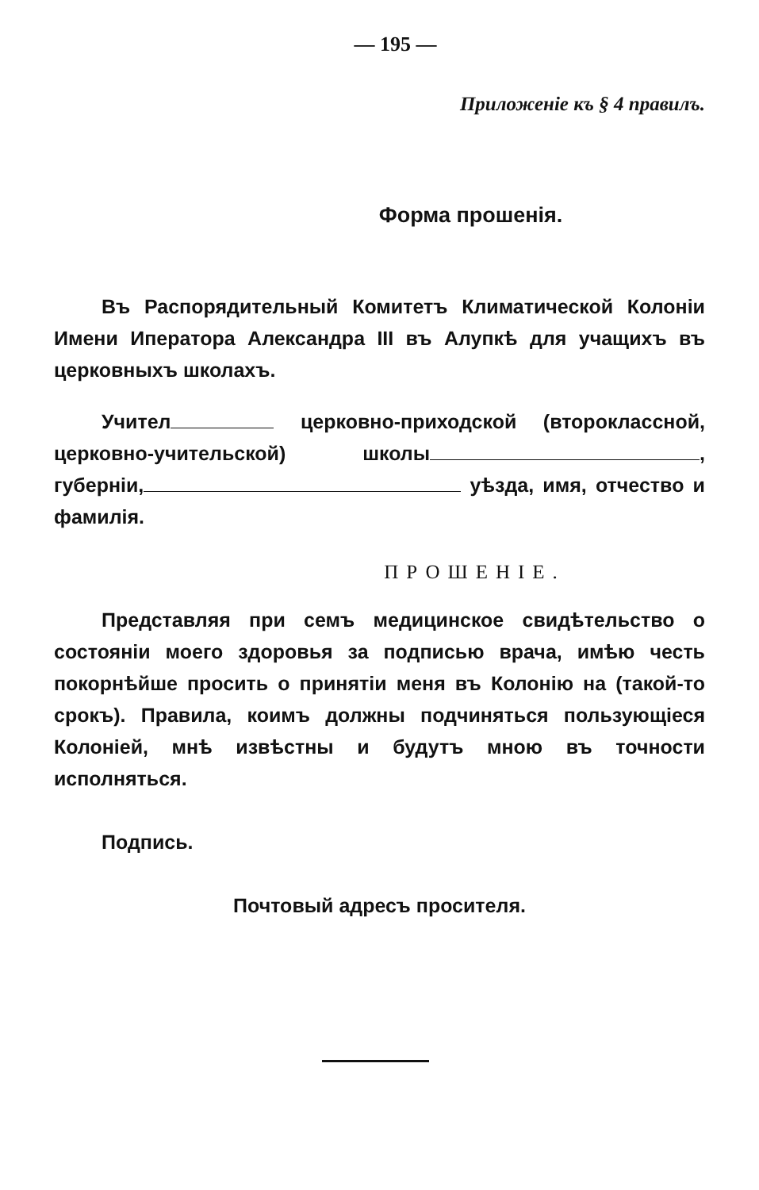— 195 —
Приложенiе къ § 4 правилъ.
Форма прошенія.
Въ Распорядительный Комитетъ Климатической Колоніи Имени Иператора Александра III въ Алупкѣ для учащихъ въ церковныхъ школахъ.
Учител церковно-приходской (второклассной, церковно-учительской) школы , губерніи, уѣзда, имя, отчество и фамилія.
ПРОШЕНІЕ.
Представляя при семъ медицинское свидѣтельство о состояніи моего здоровья за подписью врача, имѣю честь покорнѣйше просить о принятіи меня въ Колонію на (такой-то срокъ). Правила, коимъ должны подчиняться пользующіеся Колоніей, мнѣ извѣстны и будутъ мною въ точности исполняться.
Подпись.
Почтовый адресъ просителя.